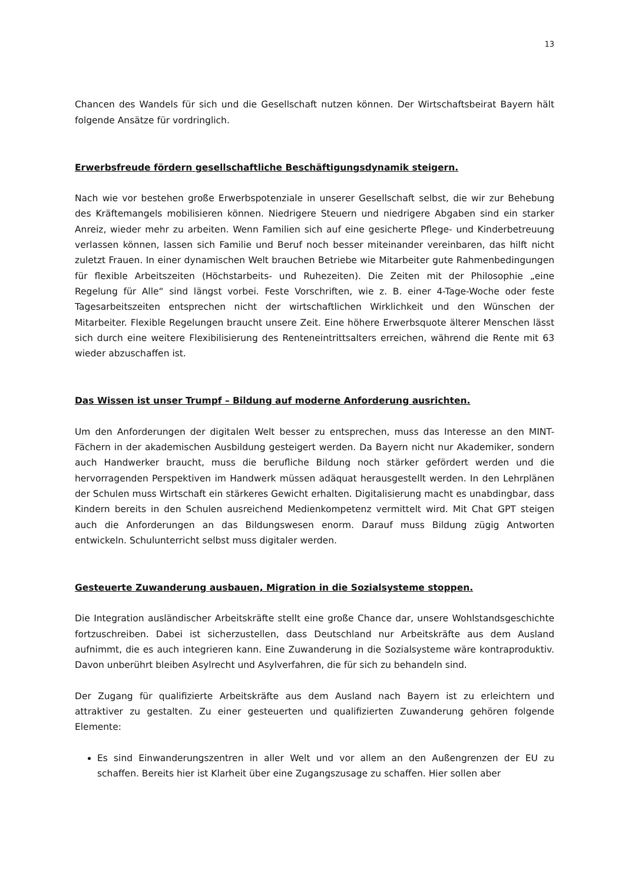13
Chancen des Wandels für sich und die Gesellschaft nutzen können. Der Wirtschaftsbeirat Bayern hält folgende Ansätze für vordringlich.
Erwerbsfreude fördern gesellschaftliche Beschäftigungsdynamik steigern.
Nach wie vor bestehen große Erwerbspotenziale in unserer Gesellschaft selbst, die wir zur Behebung des Kräftemangels mobilisieren können. Niedrigere Steuern und niedrigere Abgaben sind ein starker Anreiz, wieder mehr zu arbeiten. Wenn Familien sich auf eine gesicherte Pflege- und Kinderbetreuung verlassen können, lassen sich Familie und Beruf noch besser miteinander vereinbaren, das hilft nicht zuletzt Frauen. In einer dynamischen Welt brauchen Betriebe wie Mitarbeiter gute Rahmenbedingungen für flexible Arbeitszeiten (Höchstarbeits- und Ruhezeiten). Die Zeiten mit der Philosophie „eine Regelung für Alle“ sind längst vorbei. Feste Vorschriften, wie z. B. einer 4-Tage-Woche oder feste Tagesarbeitszeiten entsprechen nicht der wirtschaftlichen Wirklichkeit und den Wünschen der Mitarbeiter. Flexible Regelungen braucht unsere Zeit. Eine höhere Erwerbsquote älterer Menschen lässt sich durch eine weitere Flexibilisierung des Renteneintrittsalters erreichen, während die Rente mit 63 wieder abzuschaffen ist.
Das Wissen ist unser Trumpf – Bildung auf moderne Anforderung ausrichten.
Um den Anforderungen der digitalen Welt besser zu entsprechen, muss das Interesse an den MINT-Fächern in der akademischen Ausbildung gesteigert werden. Da Bayern nicht nur Akademiker, sondern auch Handwerker braucht, muss die berufliche Bildung noch stärker gefördert werden und die hervorragenden Perspektiven im Handwerk müssen adäquat herausgestellt werden. In den Lehrplänen der Schulen muss Wirtschaft ein stärkeres Gewicht erhalten. Digitalisierung macht es unabdingbar, dass Kindern bereits in den Schulen ausreichend Medienkompetenz vermittelt wird. Mit Chat GPT steigen auch die Anforderungen an das Bildungswesen enorm. Darauf muss Bildung zügig Antworten entwickeln. Schulunterricht selbst muss digitaler werden.
Gesteuerte Zuwanderung ausbauen, Migration in die Sozialsysteme stoppen.
Die Integration ausländischer Arbeitskräfte stellt eine große Chance dar, unsere Wohlstandsgeschichte fortzuschreiben. Dabei ist sicherzustellen, dass Deutschland nur Arbeitskräfte aus dem Ausland aufnimmt, die es auch integrieren kann. Eine Zuwanderung in die Sozialsysteme wäre kontraproduktiv. Davon unberührt bleiben Asylrecht und Asylverfahren, die für sich zu behandeln sind.
Der Zugang für qualifizierte Arbeitskräfte aus dem Ausland nach Bayern ist zu erleichtern und attraktiver zu gestalten. Zu einer gesteuerten und qualifizierten Zuwanderung gehören folgende Elemente:
Es sind Einwanderungszentren in aller Welt und vor allem an den Außengrenzen der EU zu schaffen. Bereits hier ist Klarheit über eine Zugangszusage zu schaffen. Hier sollen aber